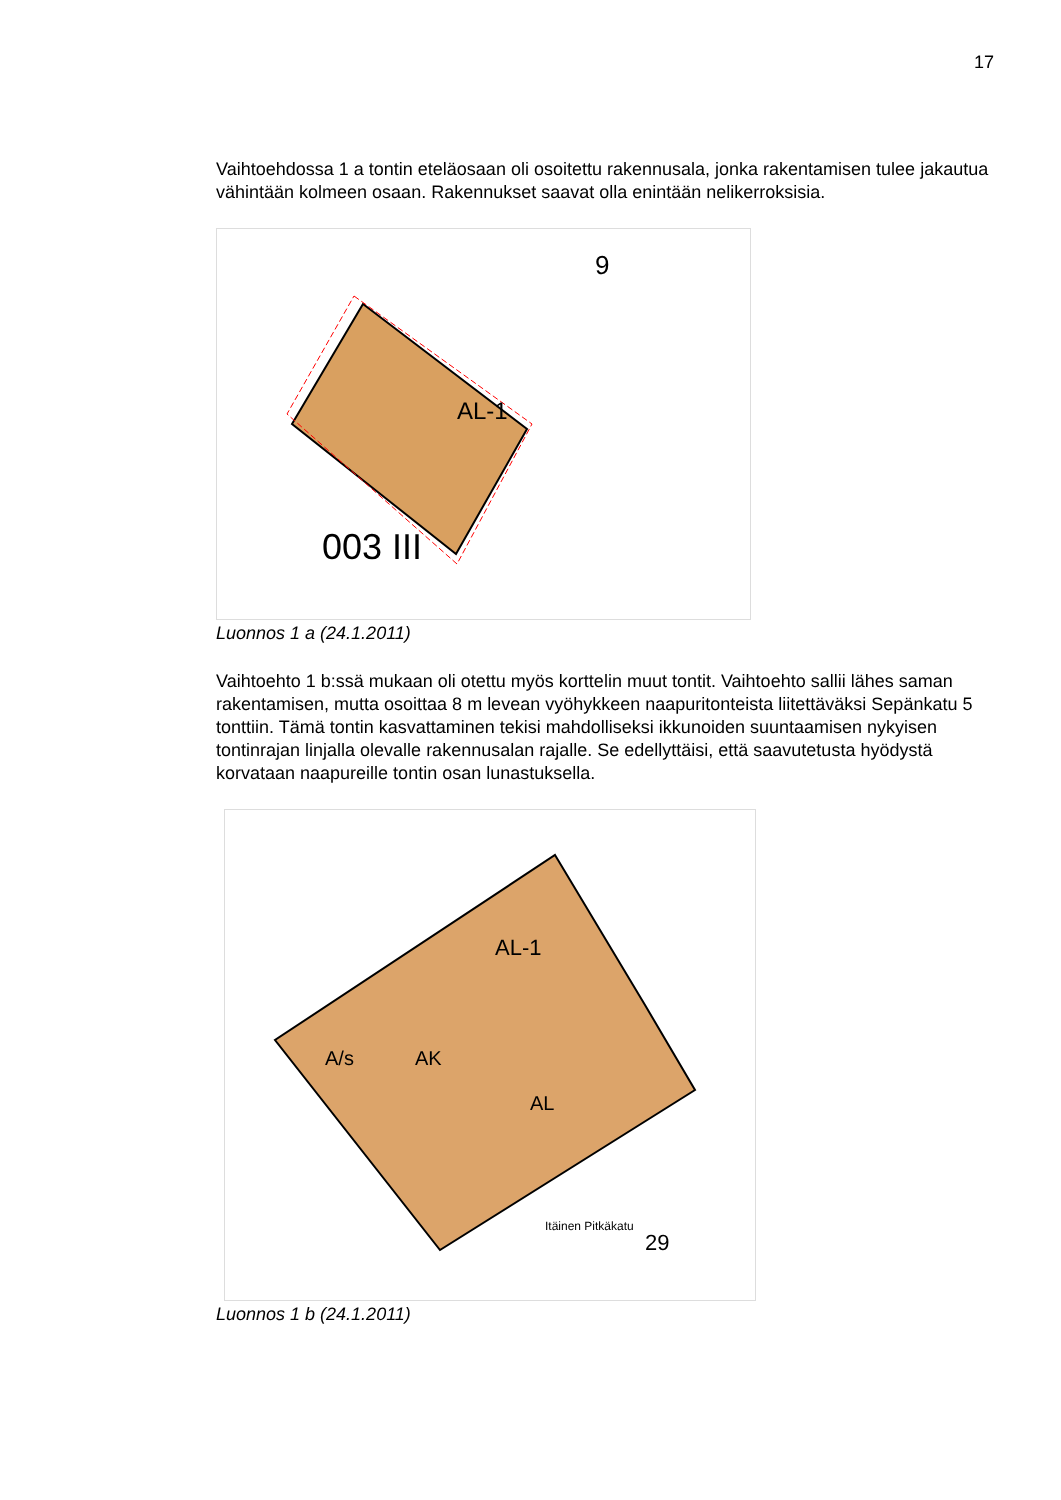17
Vaihtoehdossa 1 a tontin eteläosaan oli osoitettu rakennusala, jonka rakentamisen tulee jakautua vähintään kolmeen osaan. Rakennukset saavat olla enintään nelikerroksisia.
AL-1
003 III
9
Luonnos 1 a (24.1.2011)
Vaihtoehto 1 b:ssä mukaan oli otettu myös korttelin muut tontit. Vaihtoehto sallii lähes saman rakentamisen, mutta osoittaa 8 m levean vyöhykkeen naapuritonteista liitettäväksi Sepänkatu 5 tonttiin. Tämä tontin kasvattaminen tekisi mahdolliseksi ikkunoiden suuntaamisen nykyisen tontinrajan linjalla olevalle rakennusalan rajalle. Se edellyttäisi, että saavutetusta hyödystä korvataan naapureille tontin osan lunastuksella.
AL-1
A/s
AK
AL
Itäinen Pitkäkatu
29
Luonnos 1 b (24.1.2011)